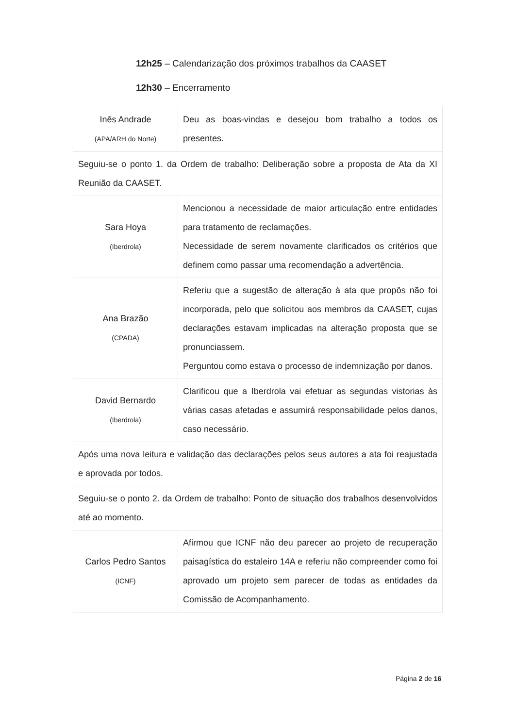12h25 – Calendarização dos próximos trabalhos da CAASET
12h30 – Encerramento
| Inês Andrade (APA/ARH do Norte) | Deu as boas-vindas e desejou bom trabalho a todos os presentes. |
| Seguiu-se o ponto 1. da Ordem de trabalho: Deliberação sobre a proposta de Ata da XI Reunião da CAASET. | |
| Sara Hoya (Iberdrola) | Mencionou a necessidade de maior articulação entre entidades para tratamento de reclamações. Necessidade de serem novamente clarificados os critérios que definem como passar uma recomendação a advertência. |
| Ana Brazão (CPADA) | Referiu que a sugestão de alteração à ata que propôs não foi incorporada, pelo que solicitou aos membros da CAASET, cujas declarações estavam implicadas na alteração proposta que se pronunciassem. Perguntou como estava o processo de indemnização por danos. |
| David Bernardo (Iberdrola) | Clarificou que a Iberdrola vai efetuar as segundas vistorias às várias casas afetadas e assumirá responsabilidade pelos danos, caso necessário. |
| Após uma nova leitura e validação das declarações pelos seus autores a ata foi reajustada e aprovada por todos. | |
| Seguiu-se o ponto 2. da Ordem de trabalho: Ponto de situação dos trabalhos desenvolvidos até ao momento. | |
| Carlos Pedro Santos (ICNF) | Afirmou que ICNF não deu parecer ao projeto de recuperação paisagística do estaleiro 14A e referiu não compreender como foi aprovado um projeto sem parecer de todas as entidades da Comissão de Acompanhamento. |
Página 2 de 16